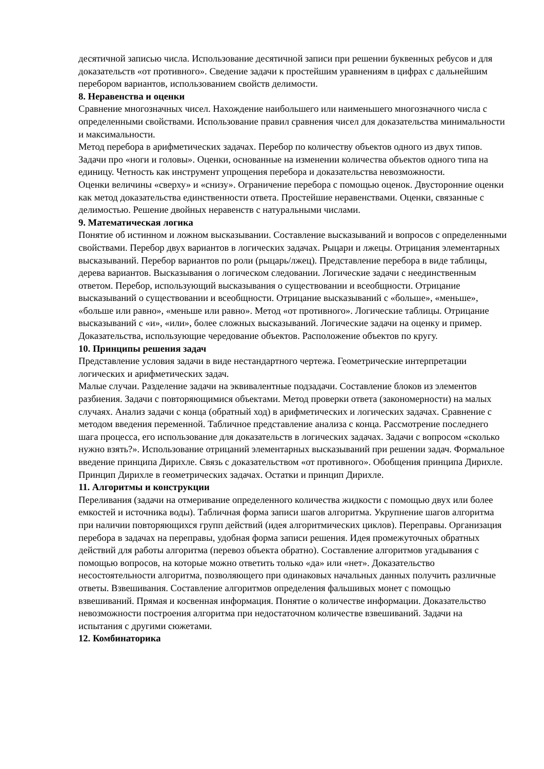десятичной записью числа. Использование десятичной записи при решении буквенных ребусов и для доказательств «от противного». Сведение задачи к простейшим уравнениям в цифрах с дальнейшим перебором вариантов, использованием свойств делимости.
8. Неравенства и оценки
Сравнение многозначных чисел. Нахождение наибольшего или наименьшего многозначного числа с определенными свойствами. Использование правил сравнения чисел для доказательства минимальности и максимальности.
Метод перебора в арифметических задачах. Перебор по количеству объектов одного из двух типов. Задачи про «ноги и головы». Оценки, основанные на изменении количества объектов одного типа на единицу. Четность как инструмент упрощения перебора и доказательства невозможности.
Оценки величины «сверху» и «снизу». Ограничение перебора с помощью оценок. Двусторонние оценки как метод доказательства единственности ответа. Простейшие неравенствами. Оценки, связанные с делимостью. Решение двойных неравенств с натуральными числами.
9. Математическая логика
Понятие об истинном и ложном высказывании. Составление высказываний и вопросов с определенными свойствами. Перебор двух вариантов в логических задачах. Рыцари и лжецы. Отрицания элементарных высказываний. Перебор вариантов по роли (рыцарь/лжец). Представление перебора в виде таблицы, дерева вариантов. Высказывания о логическом следовании. Логические задачи с неединственным ответом. Перебор, использующий высказывания о существовании и всеобщности. Отрицание высказываний о существовании и всеобщности. Отрицание высказываний с «больше», «меньше», «больше или равно», «меньше или равно». Метод «от противного». Логические таблицы. Отрицание высказываний с «и», «или», более сложных высказываний. Логические задачи на оценку и пример.
Доказательства, использующие чередование объектов. Расположение объектов по кругу.
10. Принципы решения задач
Представление условия задачи в виде нестандартного чертежа. Геометрические интерпретации логических и арифметических задач.
Малые случаи. Разделение задачи на эквивалентные подзадачи. Составление блоков из элементов разбиения. Задачи с повторяющимися объектами. Метод проверки ответа (закономерности) на малых случаях. Анализ задачи с конца (обратный ход) в арифметических и логических задачах. Сравнение с методом введения переменной. Табличное представление анализа с конца. Рассмотрение последнего шага процесса, его использование для доказательств в логических задачах. Задачи с вопросом «сколько нужно взять?». Использование отрицаний элементарных высказываний при решении задач. Формальное введение принципа Дирихле. Связь с доказательством «от противного». Обобщения принципа Дирихле.
Принцип Дирихле в геометрических задачах. Остатки и принцип Дирихле.
11. Алгоритмы и конструкции
Переливания (задачи на отмеривание определенного количества жидкости с помощью двух или более емкостей и источника воды). Табличная форма записи шагов алгоритма. Укрупнение шагов алгоритма при наличии повторяющихся групп действий (идея алгоритмических циклов). Переправы. Организация перебора в задачах на переправы, удобная форма записи решения. Идея промежуточных обратных действий для работы алгоритма (перевоз объекта обратно). Составление алгоритмов угадывания с помощью вопросов, на которые можно ответить только «да» или «нет». Доказательство несостоятельности алгоритма, позволяющего при одинаковых начальных данных получить различные ответы. Взвешивания. Составление алгоритмов определения фальшивых монет с помощью взвешиваний. Прямая и косвенная информация. Понятие о количестве информации. Доказательство невозможности построения алгоритма при недостаточном количестве взвешиваний. Задачи на испытания с другими сюжетами.
12. Комбинаторика